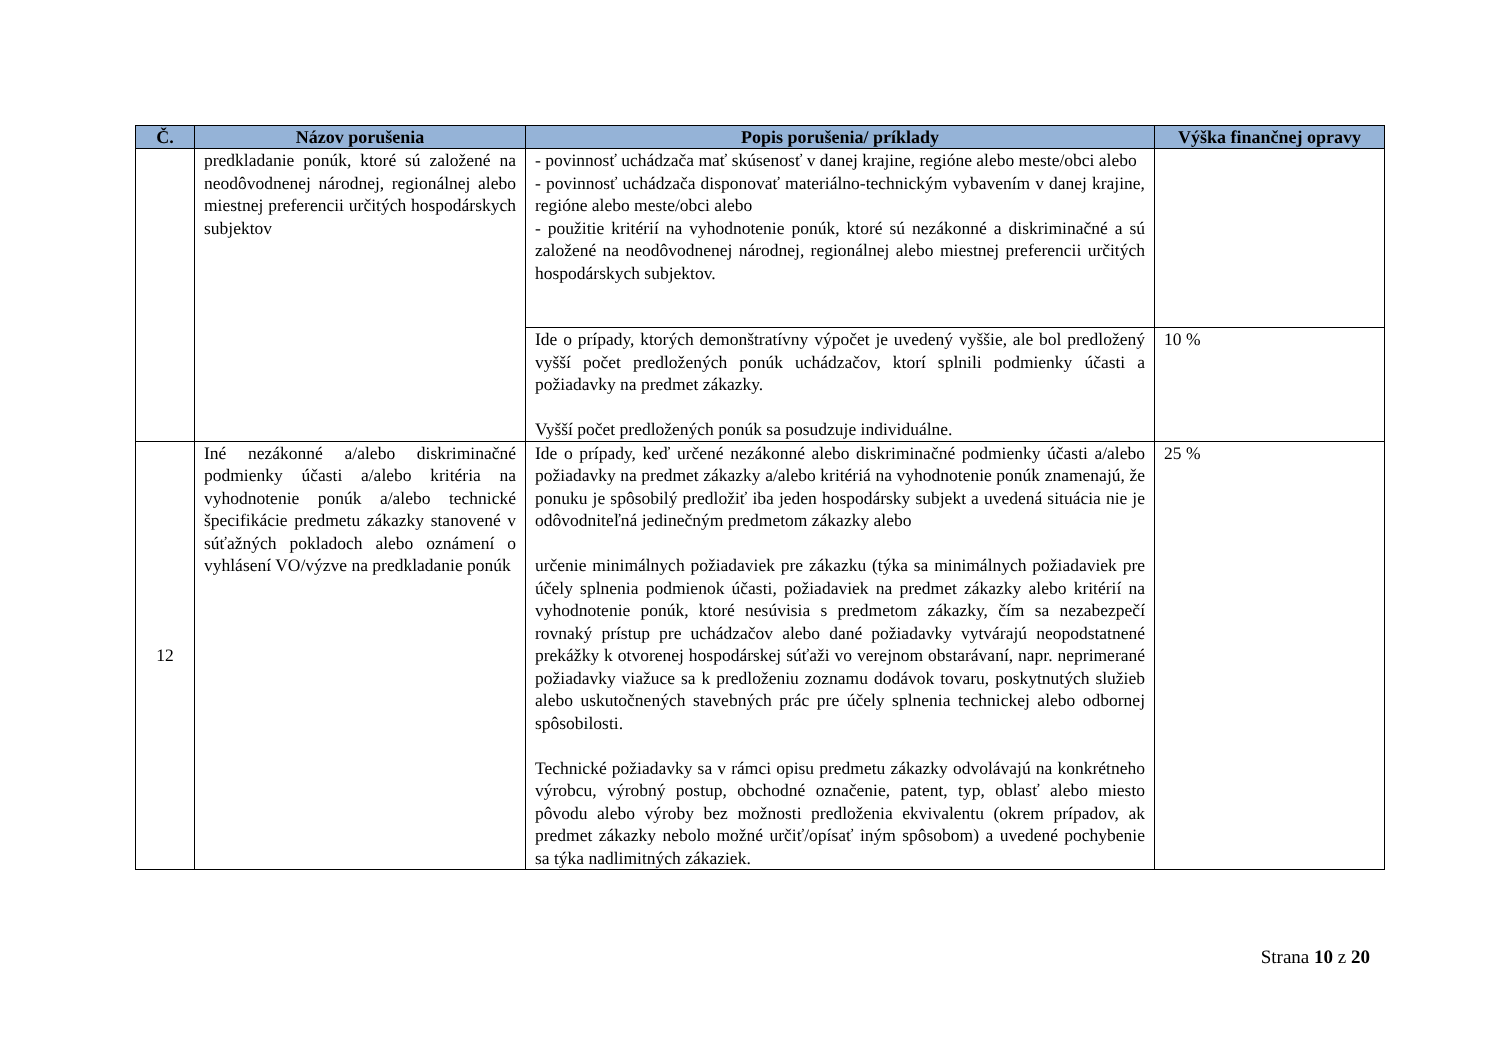| Č. | Názov porušenia | Popis porušenia/ príklady | Výška finančnej opravy |
| --- | --- | --- | --- |
| | predkladanie ponúk, ktoré sú založené na neodôvodnenej národnej, regionálnej alebo miestnej preferencii určitých hospodárskych subjektov | - povinnosť uchádzača mať skúsenosť v danej krajine, regióne alebo meste/obci alebo - povinnosť uchádzača disponovať materiálno-technickým vybavením v danej krajine, regióne alebo meste/obci alebo - použitie kritérií na vyhodnotenie ponúk, ktoré sú nezákonné a diskriminačné a sú založené na neodôvodnenej národnej, regionálnej alebo miestnej preferencii určitých hospodárskych subjektov. | |
| | | Ide o prípady, ktorých demonštratívny výpočet je uvedený vyššie, ale bol predložený vyšší počet predložených ponúk uchádzačov, ktorí splnili podmienky účasti a požiadavky na predmet zákazky. Vyšší počet predložených ponúk sa posudzuje individuálne. | 10 % |
| 12 | Iné nezákonné a/alebo diskriminačné podmienky účasti a/alebo kritéria na vyhodnotenie ponúk a/alebo technické špecifikácie predmetu zákazky stanovené v súťažných pokladoch alebo oznámení o vyhlásení VO/výzve na predkladanie ponúk | Ide o prípady, keď určené nezákonné alebo diskriminačné podmienky účasti a/alebo požiadavky na predmet zákazky a/alebo kritériá na vyhodnotenie ponúk znamenajú, že ponuku je spôsobilý predložiť iba jeden hospodársky subjekt a uvedená situácia nie je odôvodniteľná jedinečným predmetom zákazky alebo určenie minimálnych požiadaviek pre zákazku (týka sa minimálnych požiadaviek pre účely splnenia podmienok účasti, požiadaviek na predmet zákazky alebo kritérií na vyhodnotenie ponúk, ktoré nesúvisia s predmetom zákazky, čím sa nezabezpečí rovnaký prístup pre uchádzačov alebo dané požiadavky vytvárajú neopodstatnené prekážky k otvorenej hospodárskej súťaži vo verejnom obstarávaní, napr. neprimerané požiadavky viažuce sa k predloženiu zoznamu dodávok tovaru, poskytnutých služieb alebo uskutočnených stavebných prác pre účely splnenia technickej alebo odbornej spôsobilosti. Technické požiadavky sa v rámci opisu predmetu zákazky odvolávajú na konkrétneho výrobcu, výrobný postup, obchodné označenie, patent, typ, oblasť alebo miesto pôvodu alebo výroby bez možnosti predloženia ekvivalentu (okrem prípadov, ak predmet zákazky nebolo možné určiť/opísať iným spôsobom) a uvedené pochybenie sa týka nadlimitných zákaziek. | 25 % |
Strana 10 z 20